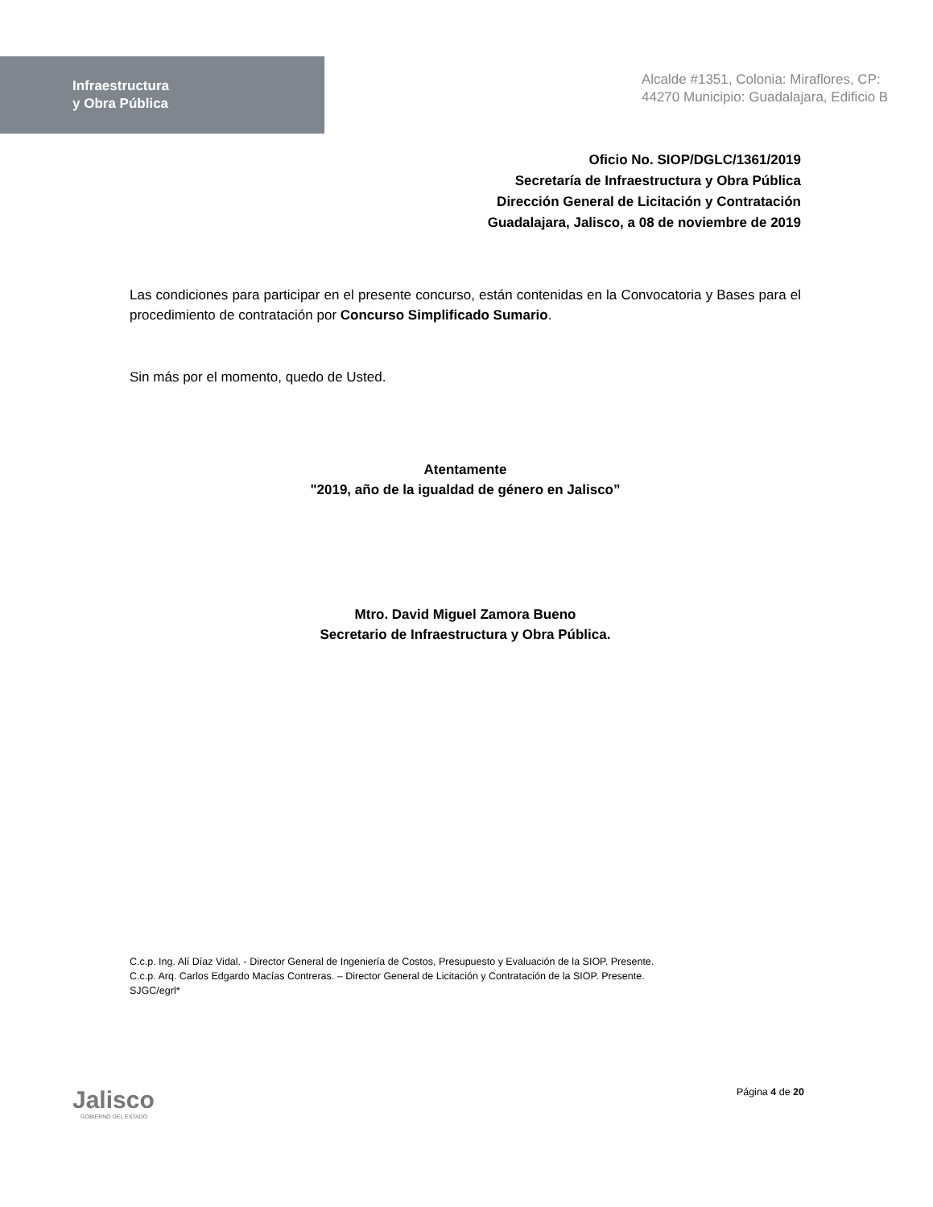Infraestructura
y Obra Pública
Alcalde #1351, Colonia: Miraflores, CP: 44270 Municipio: Guadalajara, Edificio B
Oficio No. SIOP/DGLC/1361/2019
Secretaría de Infraestructura y Obra Pública
Dirección General de Licitación y Contratación
Guadalajara, Jalisco, a 08 de noviembre de 2019
Las condiciones para participar en el presente concurso, están contenidas en la Convocatoria y Bases para el procedimiento de contratación por Concurso Simplificado Sumario.
Sin más por el momento, quedo de Usted.
Atentamente
"2019, año de la igualdad de género en Jalisco”
Mtro. David Miguel Zamora Bueno
Secretario de Infraestructura y Obra Pública.
C.c.p. Ing. Alí Díaz Vidal. - Director General de Ingeniería de Costos, Presupuesto y Evaluación de la SIOP. Presente.
C.c.p. Arq. Carlos Edgardo Macías Contreras. – Director General de Licitación y Contratación de la SIOP. Presente.
SJGC/egrl*
Jalisco
GOBIERNO DEL ESTADO
Página 4 de 20